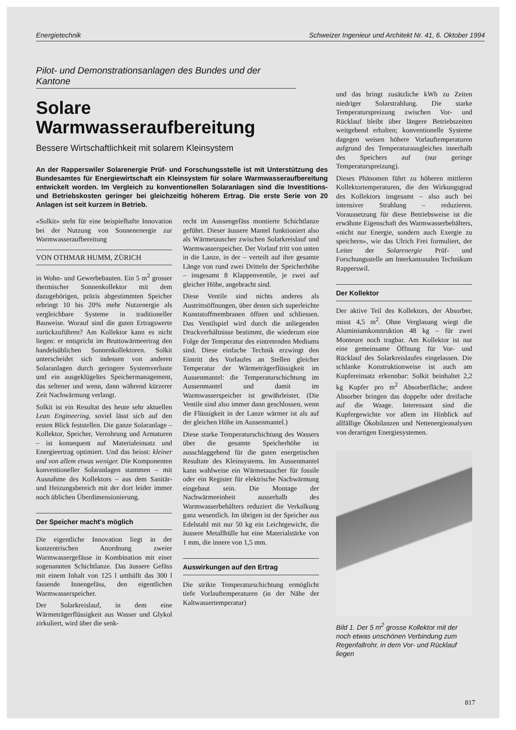Energietechnik Schweizer Ingenieur und Architekt Nr. 41, 6. Oktober 1994
Pilot- und Demonstrationsanlagen des Bundes und der Kantone
Solare
Warmwasseraufbereitung
Bessere Wirtschaftlichkeit mit solarem Kleinsystem
An der Rapperswiler Solarenergie Prüf- und Forschungsstelle ist mit Unterstützung des Bundesamtes für Energiewirtschaft ein Kleinsystem für solare Warmwasseraufbereitung entwickelt worden. Im Vergleich zu konventionellen Solaranlagen sind die Investitions- und Betriebskosten geringer bei gleichzeitig höherem Ertrag. Die erste Serie von 20 Anlagen ist seit kurzem in Betrieb.
«Solkit» steht für eine beispielhafte Innovation bei der Nutzung von Sonnenenergie zur Warmwasseraufbereitung
VON OTHMAR HUMM, ZÜRICH
in Wohn- und Gewerbebauten. Ein 5 m<sup>2</sup> grosser thermischer Sonnenkollektor mit dem dazugehörigen, präzis abgestimmten Speicher erbringt 10 bis 20% mehr Nutzenergie als vergleichbare Systeme in traditioneller Bauweise. Worauf sind die guten Ertragswerte zurückzuführen? Am Kollektor kann es nicht liegen: er entspricht im Bruttowärmeertrag den handelsüblichen Sonnenkollektoren. Solkit unterscheidet sich indessen von anderen Solaranlagen durch geringere Systemverluste und ein ausgeklügeltes Speichermanagement, das seltener und wenn, dann während kürzerer Zeit Nachwärmung verlangt.
Solkit ist ein Resultat des heute sehr aktuellen Lean Engineering, soviel lässt sich auf den ersten Blick feststellen. Die ganze Solaranlage – Kollektor, Speicher, Verrohrung und Armaturen – ist konsequent auf Materialeinsatz und Energieertrag optimiert. Und das heisst: kleiner und von allem etwas weniger. Die Komponenten konventioneller Solaranlagen stammen – mit Ausnahme des Kollektors – aus dem Sanitär- und Heizungsbereich mit der dort leider immer noch üblichen Überdimensionierung.
Der Speicher macht's möglich
Die eigentliche Innovation liegt in der konzentrischen Anordnung zweier Warmwassergefässe in Kombination mit einer sogenannten Schichtlanze. Das äussere Gefäss mit einem Inhalt von 125 l umhüllt das 300 l fassende Innengefäss, den eigentlichen Warmwasserspeicher.
Der Solarkreislauf, in dem eine Wärmeträgerflüssigkeit aus Wasser und Glykol zirkuliert, wird über die senk-
recht im Aussengefäss montierte Schichtlanze geführt. Dieser äussere Mantel funktioniert also als Wärmetauscher zwischen Solarkreislauf und Warmwasserspeicher. Der Vorlauf tritt von unten in die Lanze, in der – verteilt auf ihre gesamte Länge von rund zwei Dritteln der Speicherhöhe – insgesamt 8 Klappenventile, je zwei auf gleicher Höhe, angebracht sind.
Diese Ventile sind nichts anderes als Austrittsöffnungen, über denen sich superleichte Kunststoffmembranen öffnen und schliessen. Das Ventilspiel wird durch die anliegenden Druckverhältnisse bestimmt, die wiederum eine Folge der Temperatur des eintretenden Mediums sind. Diese einfache Technik erzwingt den Eintritt des Vorlaufes an Stellen gleicher Temperatur der Wärmeträgerflüssigkeit im Aussenmantel: die Temperaturschichtung im Aussenmantel und damit im Warmwasserspeicher ist gewährleistet. (Die Ventile sind also immer dann geschlossen, wenn die Flüssigkeit in der Lanze wärmer ist als auf der gleichen Höhe im Aussenmantel.)
Diese starke Temperaturschichtung des Wassers über die gesamte Speicherhöhe ist ausschlaggebend für die guten energetischen Resultate des Kleinsystems. Im Aussenmantel kann wahlweise ein Wärmetauscher für fossile oder ein Register für elektrische Nachwärmung eingebaut sein. Die Montage der Nachwärmeeinheit ausserhalb des Warmwasserbehälters reduziert die Verkalkung ganz wesentlich. Im übrigen ist der Speicher aus Edelstahl mit nur 50 kg ein Leichtgewicht, die äussere Metallhülle hat eine Materialstärke von 1 mm, die innere von 1,5 mm.
Auswirkungen auf den Ertrag
Die strikte Temperaturschichtung ermöglicht tiefe Vorlauftemperaturen (in der Nähe der Kaltwassertemperatur)
und das bringt zusätzliche kWh zu Zeiten niedriger Solarstrahlung. Die starke Temperaturspreizung zwischen Vor- und Rücklauf bleibt über längere Betriebszeiten weitgehend erhalten; konventionelle Systeme dagegen weisen höhere Vorlauftemperaturen aufgrund des Temperaturausgleiches innerhalb des Speichers auf (nur geringe Temperaturspreizung).
Dieses Phänomen führt zu höheren mittleren Kollektortemperaturen, die den Wirkungsgrad des Kollektors insgesamt – also auch bei intensiver Strahlung – reduzieren. Voraussetzung für diese Betriebsweise ist die erwähnte Eigenschaft des Warmwasserbehälters, «nicht nur Energie, sondern auch Exergie zu speichern», wie das Ulrich Frei formuliert, der Leiter der Solarenergie Prüf- und Forschungsstelle am Interkantonalen Technikum Rapperswil.
Der Kollektor
Der aktive Teil des Kollektors, der Absorber, misst 4,5 m<sup>2</sup>. Ohne Verglasung wiegt die Aluminiumkonstruktion 48 kg – für zwei Monteure noch tragbar. Am Kollektor ist nur eine gemeinsame Öffnung für Vor- und Rücklauf des Solarkreislaufes eingelassen. Die schlanke Konstruktionweise ist auch am Kupfereinsatz erkennbar: Solkit beinhaltet 2,2 kg Kupfer pro m<sup>2</sup> Absorberfläche; andere Absorber bringen das doppelte oder dreifache auf die Waage. Interessant sind die Kupfergewichte vor allem im Hinblick auf allfällige Ökobilanzen und Nettenergieanalysen von derartigen Energiesystemen.
Bild 1. Der 5 m<sup>2</sup> grosse Kollektor mit der noch etwas unschönen Verbindung zum Regenfallrohr, in dem Vor- und Rücklauf liegen
817